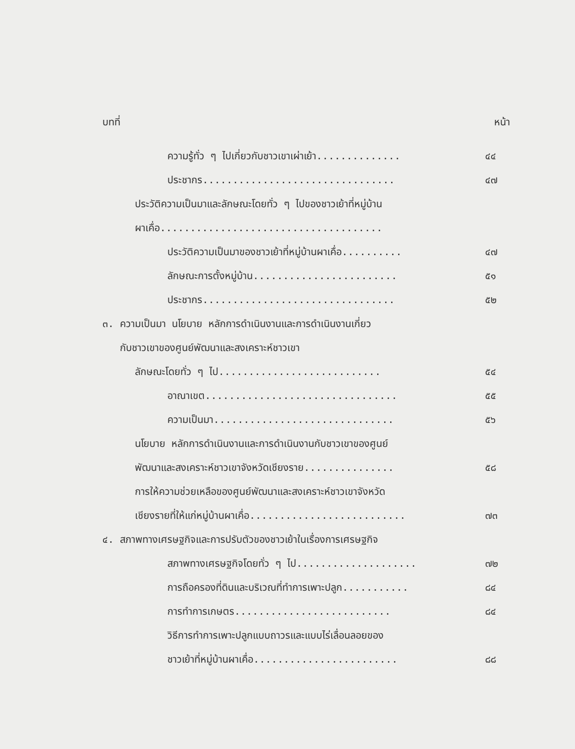บทที่ หน้า
ความรู้ทั่ว ๆ ไปเกี่ยวกับชาวเขาเผ่าเย้า.............. ๔๔
ประชากร................................ ๔๗
ประวัติความเป็นมาและลักษณะโดยทั่ว ๆ ไปของชาวเย้าที่หมู่บ้าน
ผาเคื่อ.....................................
ประวัติความเป็นมาของชาวเย้าที่หมู่บ้านผาเคื่อ.......... ๔๗
ลักษณะการตั้งหมู่บ้าน........................ ๕๑
ประชากร................................ ๕๒
๓. ความเป็นมา นโยบาย หลักการดำเนินงานและการดำเนินงานเกี่ยว
กับชาวเขาของศูนย์พัฒนาและสงเคราะห์ชาวเขา
ลักษณะโดยทั่ว ๆ ไป........................... ๕๔
อาณาเขต................................ ๕๕
ความเป็นมา.............................. ๕๖
นโยบาย หลักการดำเนินงานและการดำเนินงานกับชาวเขาของศูนย์
พัฒนาและสงเคราะห์ชาวเขาจังหวัดเชียงราย............... ๕๘
การให้ความช่วยเหลือของศูนย์พัฒนาและสงเคราะห์ชาวเขาจังหวัด
เชียงรายที่ให้แก่หมู่บ้านผาเคื่อ.......................... ๗๓
๔. สภาพทางเศรษฐกิจและการปรับตัวของชาวเย้าในเรื่องการเศรษฐกิจ
สภาพทางเศรษฐกิจโดยทั่ว ๆ ไป.................... ๗๒
การถือครองที่ดินและบริเวณที่ทำการเพาะปลูก........... ๘๔
การทำการเกษตร.......................... ๘๔
วิธีการทำการเพาะปลูกแบบถาวรและแบบไร่เลื่อนลอยของ
ชาวเย้าที่หมู่บ้านผาเคื่อ........................ ๘๘